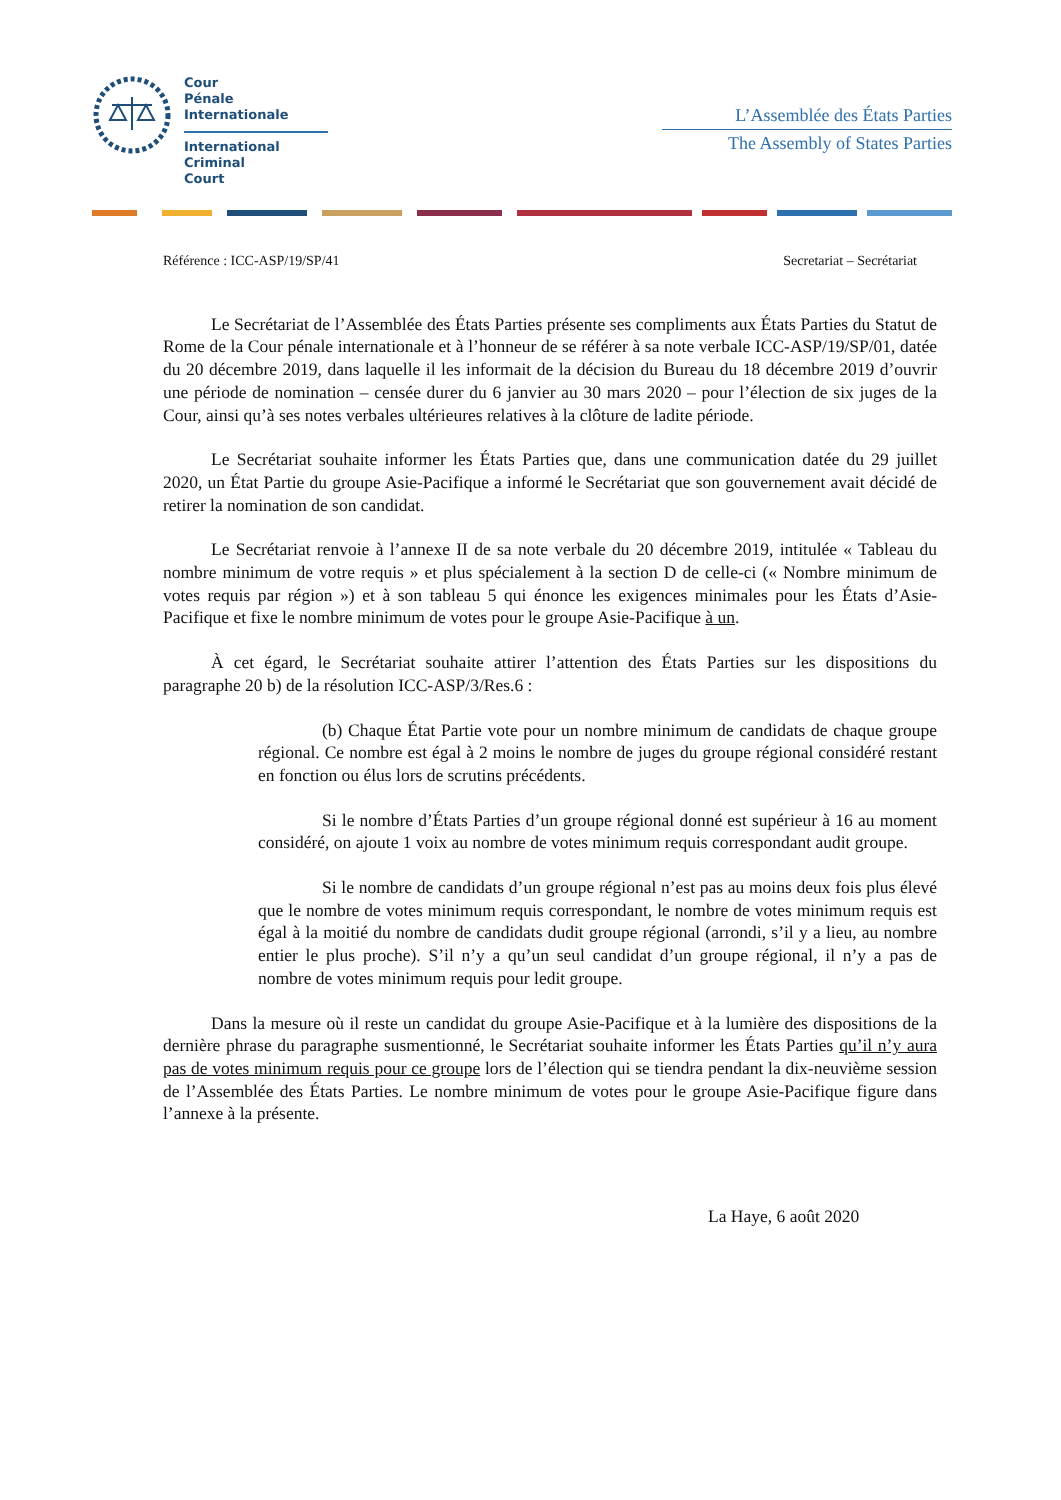Cour
Pénale
Internationale
International
Criminal
Court
L’Assemblée des États Parties
The Assembly of States Parties
Référence : ICC-ASP/19/SP/41 Secretariat – Secrétariat
Le Secrétariat de l’Assemblée des États Parties présente ses compliments aux États Parties du Statut de Rome de la Cour pénale internationale et à l’honneur de se référer à sa note verbale ICC-ASP/19/SP/01, datée du 20 décembre 2019, dans laquelle il les informait de la décision du Bureau du 18 décembre 2019 d’ouvrir une période de nomination – censée durer du 6 janvier au 30 mars 2020 – pour l’élection de six juges de la Cour, ainsi qu’à ses notes verbales ultérieures relatives à la clôture de ladite période.
Le Secrétariat souhaite informer les États Parties que, dans une communication datée du 29 juillet 2020, un État Partie du groupe Asie-Pacifique a informé le Secrétariat que son gouvernement avait décidé de retirer la nomination de son candidat.
Le Secrétariat renvoie à l’annexe II de sa note verbale du 20 décembre 2019, intitulée « Tableau du nombre minimum de votre requis » et plus spécialement à la section D de celle-ci (« Nombre minimum de votes requis par région ») et à son tableau 5 qui énonce les exigences minimales pour les États d’Asie-Pacifique et fixe le nombre minimum de votes pour le groupe Asie-Pacifique à un.
À cet égard, le Secrétariat souhaite attirer l’attention des États Parties sur les dispositions du paragraphe 20 b) de la résolution ICC-ASP/3/Res.6 :
(b) Chaque État Partie vote pour un nombre minimum de candidats de chaque groupe régional. Ce nombre est égal à 2 moins le nombre de juges du groupe régional considéré restant en fonction ou élus lors de scrutins précédents.
Si le nombre d’États Parties d’un groupe régional donné est supérieur à 16 au moment considéré, on ajoute 1 voix au nombre de votes minimum requis correspondant audit groupe.
Si le nombre de candidats d’un groupe régional n’est pas au moins deux fois plus élevé que le nombre de votes minimum requis correspondant, le nombre de votes minimum requis est égal à la moitié du nombre de candidats dudit groupe régional (arrondi, s’il y a lieu, au nombre entier le plus proche). S’il n’y a qu’un seul candidat d’un groupe régional, il n’y a pas de nombre de votes minimum requis pour ledit groupe.
Dans la mesure où il reste un candidat du groupe Asie-Pacifique et à la lumière des dispositions de la dernière phrase du paragraphe susmentionné, le Secrétariat souhaite informer les États Parties qu’il n’y aura pas de votes minimum requis pour ce groupe lors de l’élection qui se tiendra pendant la dix-neuvième session de l’Assemblée des États Parties. Le nombre minimum de votes pour le groupe Asie-Pacifique figure dans l’annexe à la présente.
La Haye, 6 août 2020